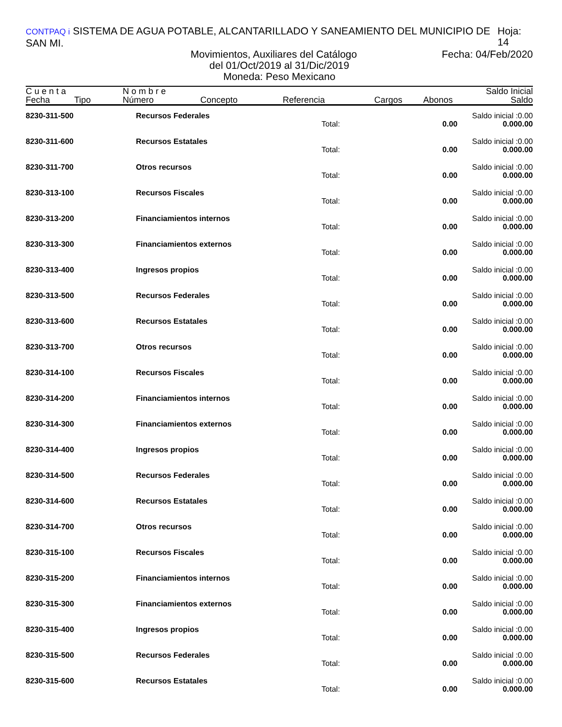CONTPAQ i SISTEMA DE AGUA POTABLE, ALCANTARILLADO Y SANEAMIENTO DEL MUNICIPIO DE SAN MI. Hoja: 14
Movimientos, Auxiliares del Catálogo Fecha: 04/Feb/2020
del 01/Oct/2019 al 31/Dic/2019
Moneda: Peso Mexicano
| C u e n t a | | N o m b r e | | | | | Saldo Inicial |
| --- | --- | --- | --- | --- | --- | --- | --- |
| Fecha | Tipo | Número | Concepto | Referencia | Cargos | Abonos | Saldo |
| 8230-311-500 | Recursos Federales | | | Saldo inicial : | 0.00 |
| | | Total: | 0.00 | 0.00 | 0.00 |
| 8230-311-600 | Recursos Estatales | | | Saldo inicial : | 0.00 |
| | | Total: | 0.00 | 0.00 | 0.00 |
| 8230-311-700 | Otros recursos | | | Saldo inicial : | 0.00 |
| | | Total: | 0.00 | 0.00 | 0.00 |
| 8230-313-100 | Recursos Fiscales | | | Saldo inicial : | 0.00 |
| | | Total: | 0.00 | 0.00 | 0.00 |
| 8230-313-200 | Financiamientos internos | | | Saldo inicial : | 0.00 |
| | | Total: | 0.00 | 0.00 | 0.00 |
| 8230-313-300 | Financiamientos externos | | | Saldo inicial : | 0.00 |
| | | Total: | 0.00 | 0.00 | 0.00 |
| 8230-313-400 | Ingresos propios | | | Saldo inicial : | 0.00 |
| | | Total: | 0.00 | 0.00 | 0.00 |
| 8230-313-500 | Recursos Federales | | | Saldo inicial : | 0.00 |
| | | Total: | 0.00 | 0.00 | 0.00 |
| 8230-313-600 | Recursos Estatales | | | Saldo inicial : | 0.00 |
| | | Total: | 0.00 | 0.00 | 0.00 |
| 8230-313-700 | Otros recursos | | | Saldo inicial : | 0.00 |
| | | Total: | 0.00 | 0.00 | 0.00 |
| 8230-314-100 | Recursos Fiscales | | | Saldo inicial : | 0.00 |
| | | Total: | 0.00 | 0.00 | 0.00 |
| 8230-314-200 | Financiamientos internos | | | Saldo inicial : | 0.00 |
| | | Total: | 0.00 | 0.00 | 0.00 |
| 8230-314-300 | Financiamientos externos | | | Saldo inicial : | 0.00 |
| | | Total: | 0.00 | 0.00 | 0.00 |
| 8230-314-400 | Ingresos propios | | | Saldo inicial : | 0.00 |
| | | Total: | 0.00 | 0.00 | 0.00 |
| 8230-314-500 | Recursos Federales | | | Saldo inicial : | 0.00 |
| | | Total: | 0.00 | 0.00 | 0.00 |
| 8230-314-600 | Recursos Estatales | | | Saldo inicial : | 0.00 |
| | | Total: | 0.00 | 0.00 | 0.00 |
| 8230-314-700 | Otros recursos | | | Saldo inicial : | 0.00 |
| | | Total: | 0.00 | 0.00 | 0.00 |
| 8230-315-100 | Recursos Fiscales | | | Saldo inicial : | 0.00 |
| | | Total: | 0.00 | 0.00 | 0.00 |
| 8230-315-200 | Financiamientos internos | | | Saldo inicial : | 0.00 |
| | | Total: | 0.00 | 0.00 | 0.00 |
| 8230-315-300 | Financiamientos externos | | | Saldo inicial : | 0.00 |
| | | Total: | 0.00 | 0.00 | 0.00 |
| 8230-315-400 | Ingresos propios | | | Saldo inicial : | 0.00 |
| | | Total: | 0.00 | 0.00 | 0.00 |
| 8230-315-500 | Recursos Federales | | | Saldo inicial : | 0.00 |
| | | Total: | 0.00 | 0.00 | 0.00 |
| 8230-315-600 | Recursos Estatales | | | Saldo inicial : | 0.00 |
| | | Total: | 0.00 | 0.00 | 0.00 |